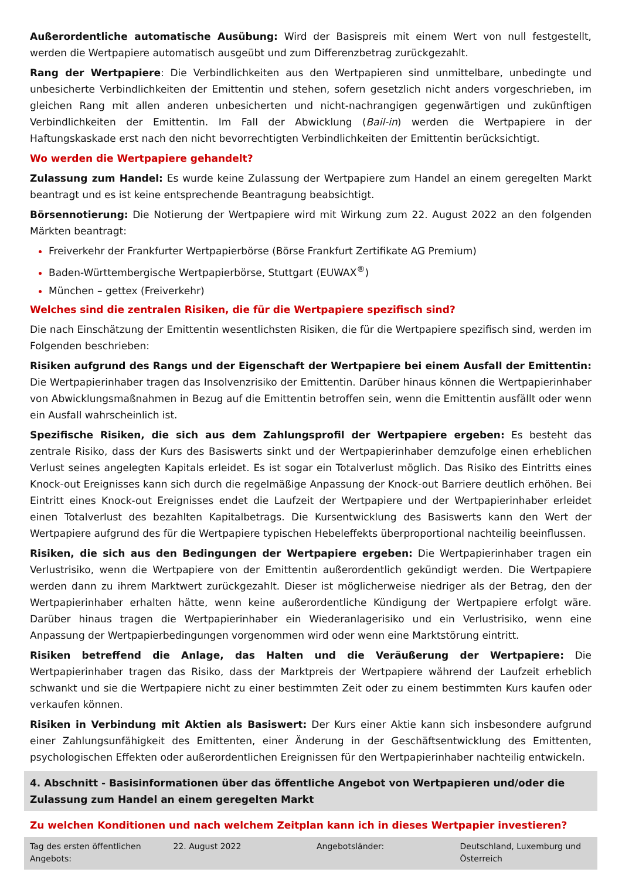Außerordentliche automatische Ausübung: Wird der Basispreis mit einem Wert von null festgestellt, werden die Wertpapiere automatisch ausgeübt und zum Differenzbetrag zurückgezahlt.
Rang der Wertpapiere: Die Verbindlichkeiten aus den Wertpapieren sind unmittelbare, unbedingte und unbesicherte Verbindlichkeiten der Emittentin und stehen, sofern gesetzlich nicht anders vorgeschrieben, im gleichen Rang mit allen anderen unbesicherten und nicht-nachrangigen gegenwärtigen und zukünftigen Verbindlichkeiten der Emittentin. Im Fall der Abwicklung (Bail-in) werden die Wertpapiere in der Haftungskaskade erst nach den nicht bevorrechtigten Verbindlichkeiten der Emittentin berücksichtigt.
Wo werden die Wertpapiere gehandelt?
Zulassung zum Handel: Es wurde keine Zulassung der Wertpapiere zum Handel an einem geregelten Markt beantragt und es ist keine entsprechende Beantragung beabsichtigt.
Börsennotierung: Die Notierung der Wertpapiere wird mit Wirkung zum 22. August 2022 an den folgenden Märkten beantragt:
Freiverkehr der Frankfurter Wertpapierbörse (Börse Frankfurt Zertifikate AG Premium)
Baden-Württembergische Wertpapierbörse, Stuttgart (EUWAX<sup>®</sup>)
München – gettex (Freiverkehr)
Welches sind die zentralen Risiken, die für die Wertpapiere spezifisch sind?
Die nach Einschätzung der Emittentin wesentlichsten Risiken, die für die Wertpapiere spezifisch sind, werden im Folgenden beschrieben:
Risiken aufgrund des Rangs und der Eigenschaft der Wertpapiere bei einem Ausfall der Emittentin: Die Wertpapierinhaber tragen das Insolvenzrisiko der Emittentin. Darüber hinaus können die Wertpapierinhaber von Abwicklungsmaßnahmen in Bezug auf die Emittentin betroffen sein, wenn die Emittentin ausfällt oder wenn ein Ausfall wahrscheinlich ist.
Spezifische Risiken, die sich aus dem Zahlungsprofil der Wertpapiere ergeben: Es besteht das zentrale Risiko, dass der Kurs des Basiswerts sinkt und der Wertpapierinhaber demzufolge einen erheblichen Verlust seines angelegten Kapitals erleidet. Es ist sogar ein Totalverlust möglich. Das Risiko des Eintritts eines Knock-out Ereignisses kann sich durch die regelmäßige Anpassung der Knock-out Barriere deutlich erhöhen. Bei Eintritt eines Knock-out Ereignisses endet die Laufzeit der Wertpapiere und der Wertpapierinhaber erleidet einen Totalverlust des bezahlten Kapitalbetrags. Die Kursentwicklung des Basiswerts kann den Wert der Wertpapiere aufgrund des für die Wertpapiere typischen Hebeleffekts überproportional nachteilig beeinflussen.
Risiken, die sich aus den Bedingungen der Wertpapiere ergeben: Die Wertpapierinhaber tragen ein Verlustrisiko, wenn die Wertpapiere von der Emittentin außerordentlich gekündigt werden. Die Wertpapiere werden dann zu ihrem Marktwert zurückgezahlt. Dieser ist möglicherweise niedriger als der Betrag, den der Wertpapierinhaber erhalten hätte, wenn keine außerordentliche Kündigung der Wertpapiere erfolgt wäre. Darüber hinaus tragen die Wertpapierinhaber ein Wiederanlagerisiko und ein Verlustrisiko, wenn eine Anpassung der Wertpapierbedingungen vorgenommen wird oder wenn eine Marktstörung eintritt.
Risiken betreffend die Anlage, das Halten und die Veräußerung der Wertpapiere: Die Wertpapierinhaber tragen das Risiko, dass der Marktpreis der Wertpapiere während der Laufzeit erheblich schwankt und sie die Wertpapiere nicht zu einer bestimmten Zeit oder zu einem bestimmten Kurs kaufen oder verkaufen können.
Risiken in Verbindung mit Aktien als Basiswert: Der Kurs einer Aktie kann sich insbesondere aufgrund einer Zahlungsunfähigkeit des Emittenten, einer Änderung in der Geschäftsentwicklung des Emittenten, psychologischen Effekten oder außerordentlichen Ereignissen für den Wertpapierinhaber nachteilig entwickeln.
4. Abschnitt - Basisinformationen über das öffentliche Angebot von Wertpapieren und/oder die Zulassung zum Handel an einem geregelten Markt
Zu welchen Konditionen und nach welchem Zeitplan kann ich in dieses Wertpapier investieren?
| Tag des ersten öffentlichen Angebots: | 22. August 2022 | Angebotsländer: | Deutschland, Luxemburg und Österreich |